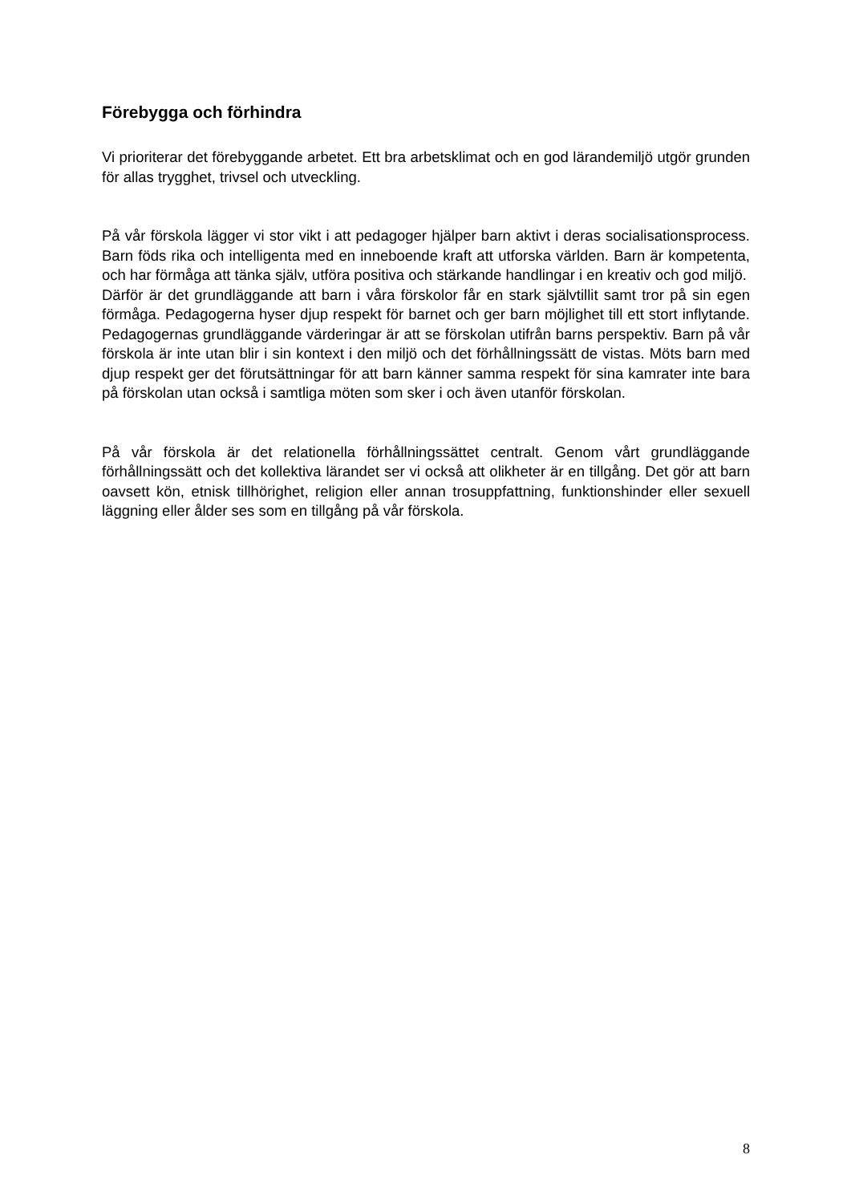Förebygga och förhindra
Vi prioriterar det förebyggande arbetet. Ett bra arbetsklimat och en god lärandemiljö utgör grunden för allas trygghet, trivsel och utveckling.
På vår förskola lägger vi stor vikt i att pedagoger hjälper barn aktivt i deras socialisationsprocess. Barn föds rika och intelligenta med en inneboende kraft att utforska världen. Barn är kompetenta, och har förmåga att tänka själv, utföra positiva och stärkande handlingar i en kreativ och god miljö.
Därför är det grundläggande att barn i våra förskolor får en stark självtillit samt tror på sin egen förmåga. Pedagogerna hyser djup respekt för barnet och ger barn möjlighet till ett stort inflytande. Pedagogernas grundläggande värderingar är att se förskolan utifrån barns perspektiv. Barn på vår förskola är inte utan blir i sin kontext i den miljö och det förhållningssätt de vistas. Möts barn med djup respekt ger det förutsättningar för att barn känner samma respekt för sina kamrater inte bara på förskolan utan också i samtliga möten som sker i och även utanför förskolan.
På vår förskola är det relationella förhållningssättet centralt. Genom vårt grundläggande förhållningssätt och det kollektiva lärandet ser vi också att olikheter är en tillgång. Det gör att barn oavsett kön, etnisk tillhörighet, religion eller annan trosuppfattning, funktionshinder eller sexuell läggning eller ålder ses som en tillgång på vår förskola.
8